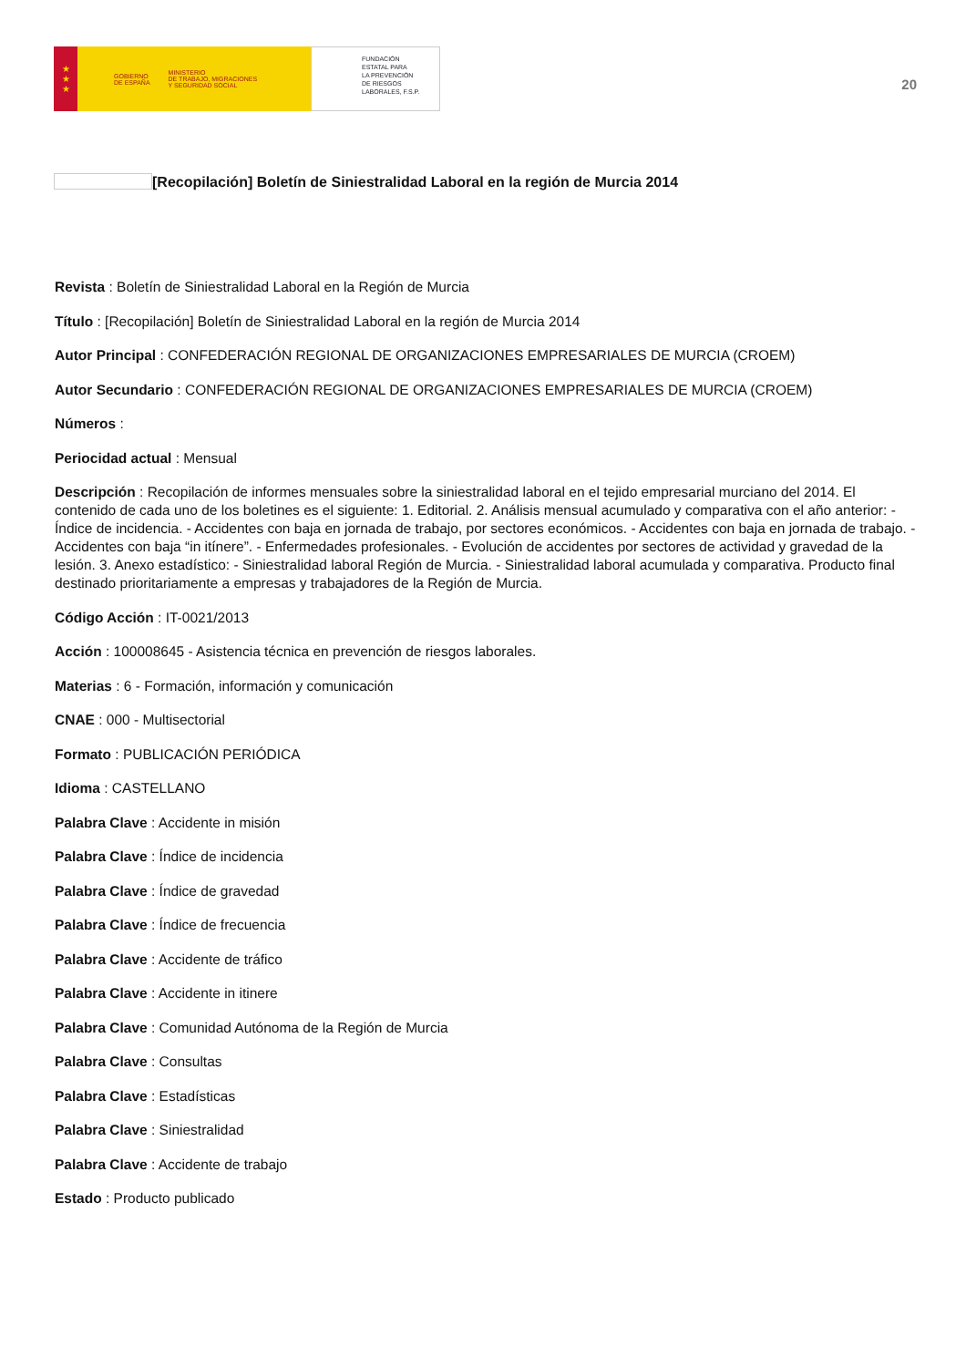★
★
★
GOBIERNO
DE ESPAÑA MINISTERIO
DE TRABAJO, MIGRACIONES
Y SEGURIDAD SOCIAL
FUNDACIÓN
ESTATAL PARA
LA PREVENCIÓN
DE RIESGOS
LABORALES, F.S.P.
20
[Recopilación] Boletín de Siniestralidad Laboral en la región de Murcia 2014
Revista : Boletín de Siniestralidad Laboral en la Región de Murcia
Título : [Recopilación] Boletín de Siniestralidad Laboral en la región de Murcia 2014
Autor Principal : CONFEDERACIÓN REGIONAL DE ORGANIZACIONES EMPRESARIALES DE MURCIA (CROEM)
Autor Secundario : CONFEDERACIÓN REGIONAL DE ORGANIZACIONES EMPRESARIALES DE MURCIA (CROEM)
Números :
Periocidad actual : Mensual
Descripción : Recopilación de informes mensuales sobre la siniestralidad laboral en el tejido empresarial murciano del 2014. El contenido de cada uno de los boletines es el siguiente: 1. Editorial. 2. Análisis mensual acumulado y comparativa con el año anterior: - Índice de incidencia. - Accidentes con baja en jornada de trabajo, por sectores económicos. - Accidentes con baja en jornada de trabajo. - Accidentes con baja “in itínere”. - Enfermedades profesionales. - Evolución de accidentes por sectores de actividad y gravedad de la lesión. 3. Anexo estadístico: - Siniestralidad laboral Región de Murcia. - Siniestralidad laboral acumulada y comparativa. Producto final destinado prioritariamente a empresas y trabajadores de la Región de Murcia.
Código Acción : IT-0021/2013
Acción : 100008645 - Asistencia técnica en prevención de riesgos laborales.
Materias : 6 - Formación, información y comunicación
CNAE : 000 - Multisectorial
Formato : PUBLICACIÓN PERIÓDICA
Idioma : CASTELLANO
Palabra Clave : Accidente in misión
Palabra Clave : Índice de incidencia
Palabra Clave : Índice de gravedad
Palabra Clave : Índice de frecuencia
Palabra Clave : Accidente de tráfico
Palabra Clave : Accidente in itinere
Palabra Clave : Comunidad Autónoma de la Región de Murcia
Palabra Clave : Consultas
Palabra Clave : Estadísticas
Palabra Clave : Siniestralidad
Palabra Clave : Accidente de trabajo
Estado : Producto publicado